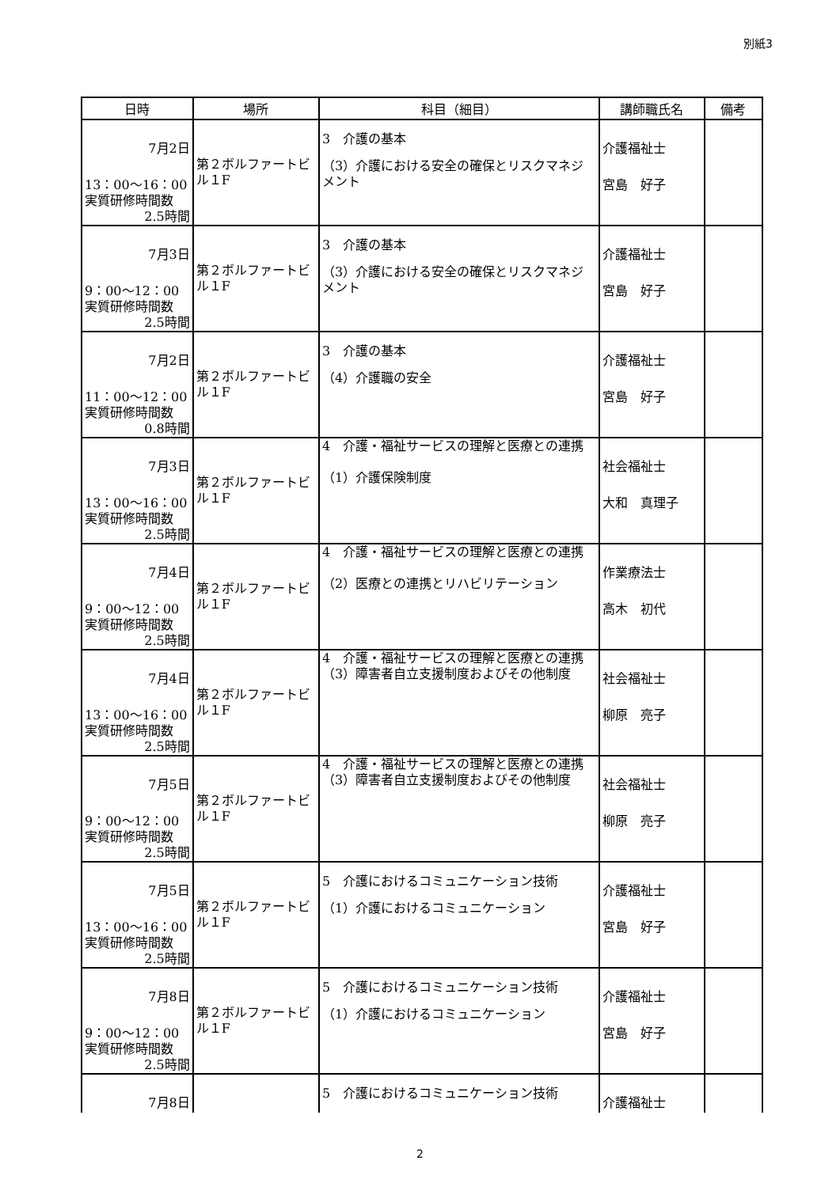別紙3
| 日時 | 場所 | 科目（細目） | 講師職氏名 | 備考 |
| --- | --- | --- | --- | --- |
| 7月2日 13：00～16：00 実質研修時間数 2.5時間 | 第２ボルファートビル１F | 3 介護の基本 （3）介護における安全の確保とリスクマネジメント | 介護福祉士 宮島 好子 | |
| 7月3日 9：00～12：00 実質研修時間数 2.5時間 | 第２ボルファートビル１F | 3 介護の基本 （3）介護における安全の確保とリスクマネジメント | 介護福祉士 宮島 好子 | |
| 7月2日 11：00～12：00 実質研修時間数 0.8時間 | 第２ボルファートビル１F | 3 介護の基本 （4）介護職の安全 | 介護福祉士 宮島 好子 | |
| 7月3日 13：00～16：00 実質研修時間数 2.5時間 | 第２ボルファートビル１F | 4 介護・福祉サービスの理解と医療との連携 （1）介護保険制度 | 社会福祉士 大和 真理子 | |
| 7月4日 9：00～12：00 実質研修時間数 2.5時間 | 第２ボルファートビル１F | 4 介護・福祉サービスの理解と医療との連携 （2）医療との連携とリハビリテーション | 作業療法士 高木 初代 | |
| 7月4日 13：00～16：00 実質研修時間数 2.5時間 | 第２ボルファートビル１F | 4 介護・福祉サービスの理解と医療との連携 （3）障害者自立支援制度およびその他制度 | 社会福祉士 柳原 亮子 | |
| 7月5日 9：00～12：00 実質研修時間数 2.5時間 | 第２ボルファートビル１F | 4 介護・福祉サービスの理解と医療との連携 （3）障害者自立支援制度およびその他制度 | 社会福祉士 柳原 亮子 | |
| 7月5日 13：00～16：00 実質研修時間数 2.5時間 | 第２ボルファートビル１F | 5 介護におけるコミュニケーション技術 （1）介護におけるコミュニケーション | 介護福祉士 宮島 好子 | |
| 7月8日 9：00～12：00 実質研修時間数 2.5時間 | 第２ボルファートビル１F | 5 介護におけるコミュニケーション技術 （1）介護におけるコミュニケーション | 介護福祉士 宮島 好子 | |
| 7月8日 | | 5 介護におけるコミュニケーション技術 | 介護福祉士 | |
2